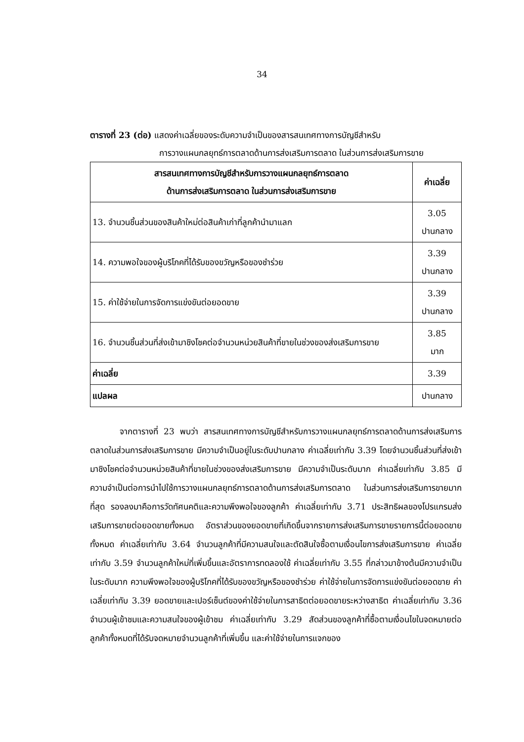34
ตารางที่ 23 (ต่อ) แสดงค่าเฉลี่ยของระดับความจำเป็นของสารสนเทศทางการบัญชีสำหรับ
การวางแผนกลยุทธ์การตลาดด้านการส่งเสริมการตลาด ในส่วนการส่งเสริมการขาย
| สารสนเทศทางการบัญชีสำหรับการวางแผนกลยุทธ์การตลาด ด้านการส่งเสริมการตลาด ในส่วนการส่งเสริมการขาย | ค่าเฉลี่ย |
| --- | --- |
| 13. จำนวนชิ้นส่วนของสินค้าใหม่ต่อสินค้าเก่าที่ลูกค้านำมาแลก | 3.05 ปานกลาง |
| 14. ความพอใจของผู้บริโภคที่ได้รับของขวัญหรือของชำร่วย | 3.39 ปานกลาง |
| 15. ค่าใช้จ่ายในการจัดการแข่งขันต่อยอดขาย | 3.39 ปานกลาง |
| 16. จำนวนชิ้นส่วนที่ส่งเข้ามาชิงโชคต่อจำนวนหน่วยสินค้าที่ขายในช่วงของส่งเสริมการขาย | 3.85 มาก |
| ค่าเฉลี่ย | 3.39 |
| แปลผล | ปานกลาง |
จากตารางที่ 23 พบว่า สารสนเทศทางการบัญชีสำหรับการวางแผนกลยุทธ์การตลาดด้านการส่งเสริมการตลาดในส่วนการส่งเสริมการขาย มีความจำเป็นอยู่ในระดับปานกลาง ค่าเฉลี่ยเท่ากับ 3.39 โดยจำนวนชิ้นส่วนที่ส่งเข้ามาชิงโชคต่อจำนวนหน่วยสินค้าที่ขายในช่วงของส่งเสริมการขาย มีความจำเป็นระดับมาก ค่าเฉลี่ยเท่ากับ 3.85 มีความจำเป็นต่อการนำไปใช้การวางแผนกลยุทธ์การตลาดด้านการส่งเสริมการตลาด ในส่วนการส่งเสริมการขายมากที่สุด รองลงมาคือการวัดทัศนคติและความพึงพอใจของลูกค้า ค่าเฉลี่ยเท่ากับ 3.71 ประสิทธิผลของโปรแกรมส่งเสริมการขายต่อยอดขายทั้งหมด อัตราส่วนของยอดขายที่เกิดขึ้นจากรายการส่งเสริมการขายรายการนี้ต่อยอดขายทั้งหมด ค่าเฉลี่ยเท่ากับ 3.64 จำนวนลูกค้าที่มีความสนใจและตัดสินใจซื้อตามเงื่อนไขการส่งเสริมการขาย ค่าเฉลี่ยเท่ากับ 3.59 จำนวนลูกค้าใหม่ที่เพิ่มขึ้นและอัตราการทดลองใช้ ค่าเฉลี่ยเท่ากับ 3.55 ที่กล่าวมาข้างต้นมีความจำเป็นในระดับมาก ความพึงพอใจของผู้บริโภคที่ได้รับของขวัญหรือของชำร่วย ค่าใช้จ่ายในการจัดการแข่งขันต่อยอดขาย ค่าเฉลี่ยเท่ากับ 3.39 ยอดขายและเปอร์เซ็นต์ของค่าใช้จ่ายในการสาธิตต่อยอดขายระหว่างสาธิต ค่าเฉลี่ยเท่ากับ 3.36 จำนวนผู้เข้าชมและความสนใจของผู้เข้าชม ค่าเฉลี่ยเท่ากับ 3.29 สัดส่วนของลูกค้าที่ซื้อตามเงื่อนไขในจดหมายต่อลูกค้าทั้งหมดที่ได้รับจดหมายจำนวนลูกค้าที่เพิ่มขึ้น และค่าใช้จ่ายในการแจกของ